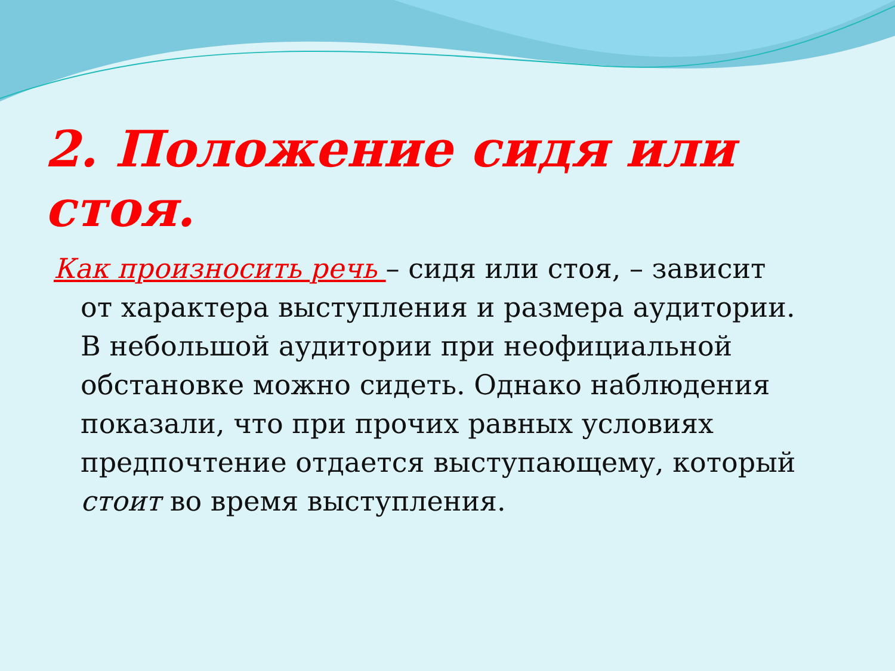2. Положение сидя или стоя.
Как произносить речь – сидя или стоя, – зависит от характера выступления и размера аудитории. В небольшой аудитории при неофициальной обстановке можно сидеть. Однако наблюдения показали, что при прочих равных условиях предпочтение отдается выступающему, который стоит во время выступления.